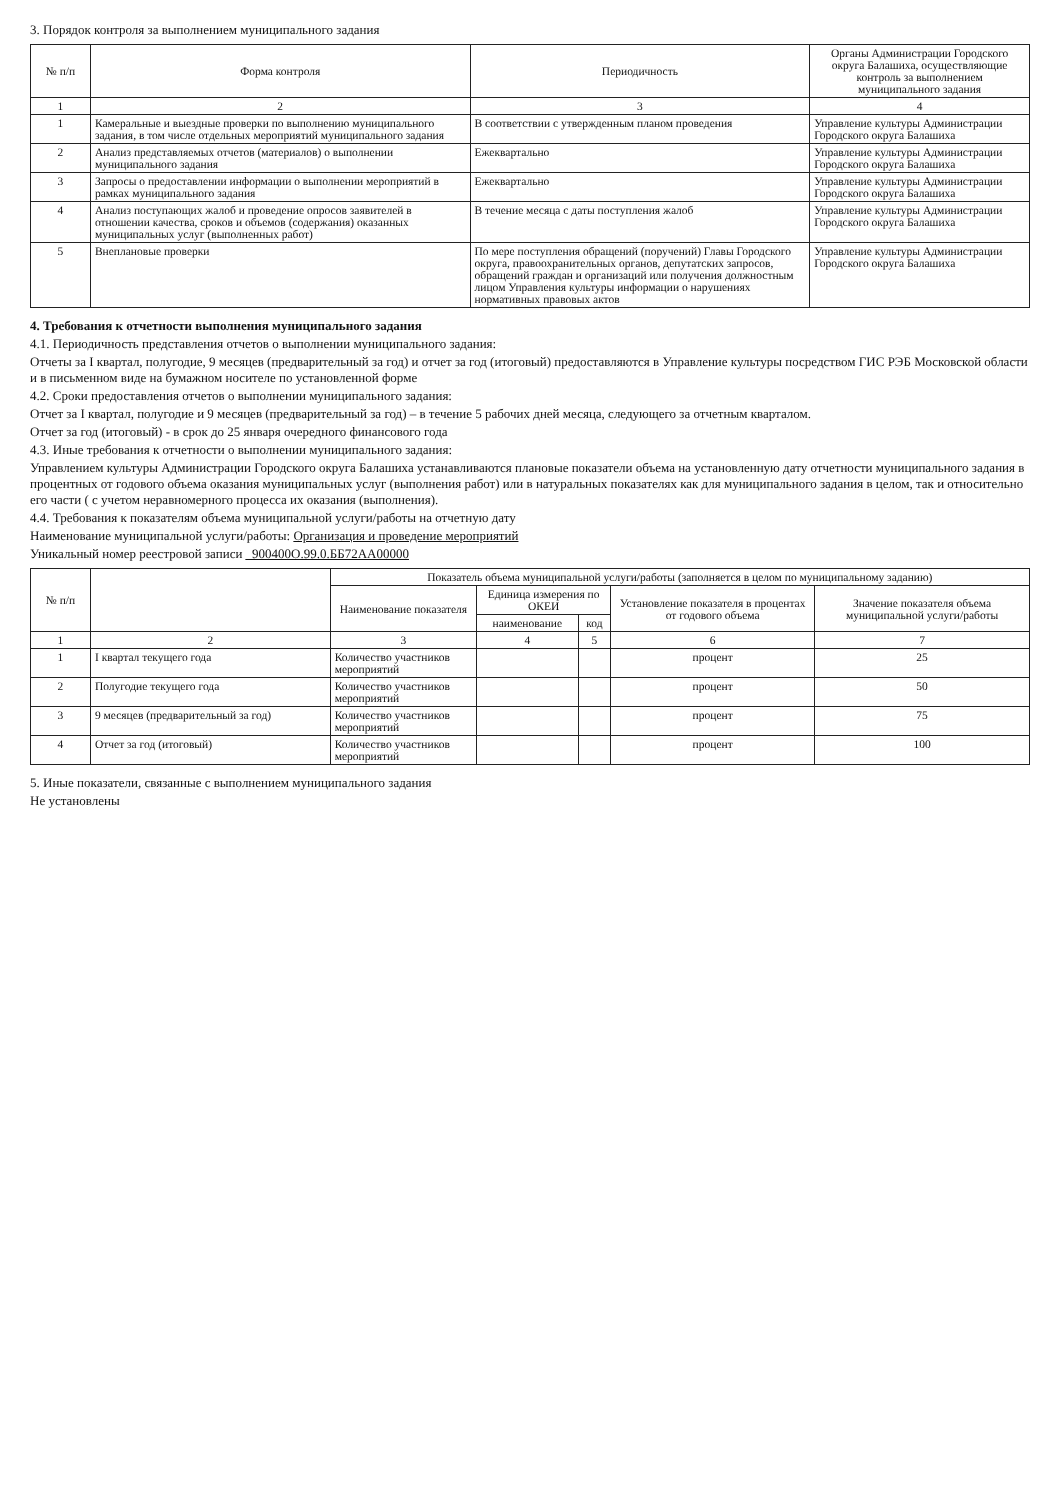3. Порядок контроля за выполнением муниципального задания
| № п/п | Форма контроля | Периодичность | Органы Администрации Городского округа Балашиха, осуществляющие контроль за выполнением муниципального задания |
| --- | --- | --- | --- |
| 1 | 2 | 3 | 4 |
| 1 | Камеральные и выездные проверки по выполнению муниципального задания, в том числе отдельных мероприятий муниципального задания | В соответствии с утвержденным планом проведения | Управление культуры Администрации Городского округа Балашиха |
| 2 | Анализ представляемых отчетов (материалов) о выполнении муниципального задания | Ежеквартально | Управление культуры Администрации Городского округа Балашиха |
| 3 | Запросы о предоставлении информации о выполнении мероприятий в рамках муниципального задания | Ежеквартально | Управление культуры Администрации Городского округа Балашиха |
| 4 | Анализ поступающих жалоб и проведение опросов заявителей в отношении качества, сроков и объемов (содержания) оказанных муниципальных услуг (выполненных работ) | В течение месяца с даты поступления жалоб | Управление культуры Администрации Городского округа Балашиха |
| 5 | Внеплановые проверки | По мере поступления обращений (поручений) Главы Городского округа, правоохранительных органов, депутатских запросов, обращений граждан и организаций или получения должностным лицом Управления культуры информации о нарушениях нормативных правовых актов | Управление культуры Администрации Городского округа Балашиха |
4. Требования к отчетности выполнения муниципального задания
4.1. Периодичность представления отчетов о выполнении муниципального задания:
Отчеты за I квартал, полугодие, 9 месяцев (предварительный за год) и отчет за год (итоговый) предоставляются в Управление культуры посредством ГИС РЭБ Московской области и в письменном виде на бумажном носителе по установленной форме
4.2. Сроки предоставления отчетов о выполнении муниципального задания:
Отчет за I квартал, полугодие и 9 месяцев (предварительный за год) – в течение 5 рабочих дней месяца, следующего за отчетным кварталом.
Отчет за год (итоговый) - в срок до 25 января очередного финансового года
4.3. Иные требования к отчетности о выполнении муниципального задания:
Управлением культуры Администрации Городского округа Балашиха устанавливаются плановые показатели объема на установленную дату отчетности муниципального задания в процентных от годового объема оказания муниципальных услуг (выполнения работ) или в натуральных показателях как для муниципального задания в целом, так и относительно его части ( с учетом неравномерного процесса их оказания (выполнения).
4.4. Требования к показателям объема муниципальной услуги/работы на отчетную дату
Наименование муниципальной услуги/работы: Организация и проведение мероприятий
Уникальный номер реестровой записи _900400О.99.0.ББ72АА00000
| № п/п | | Показатель объема муниципальной услуги/работы (заполняется в целом по муниципальному заданию) | | | | |
| --- | --- | --- | --- | --- | --- | --- |
| | | Наименование показателя | Единица измерения по ОКЕИ | | Установление показателя в процентах от годового объема | Значение показателя объема муниципальной услуги/работы |
| | | | наименование | код | | |
| 1 | 2 | 3 | 4 | 5 | 6 | 7 |
| 1 | I квартал текущего года | Количество участников мероприятий | | | процент | 25 |
| 2 | Полугодие текущего года | Количество участников мероприятий | | | процент | 50 |
| 3 | 9 месяцев (предварительный за год) | Количество участников мероприятий | | | процент | 75 |
| 4 | Отчет за год (итоговый) | Количество участников мероприятий | | | процент | 100 |
5. Иные показатели, связанные с выполнением муниципального задания
Не установлены